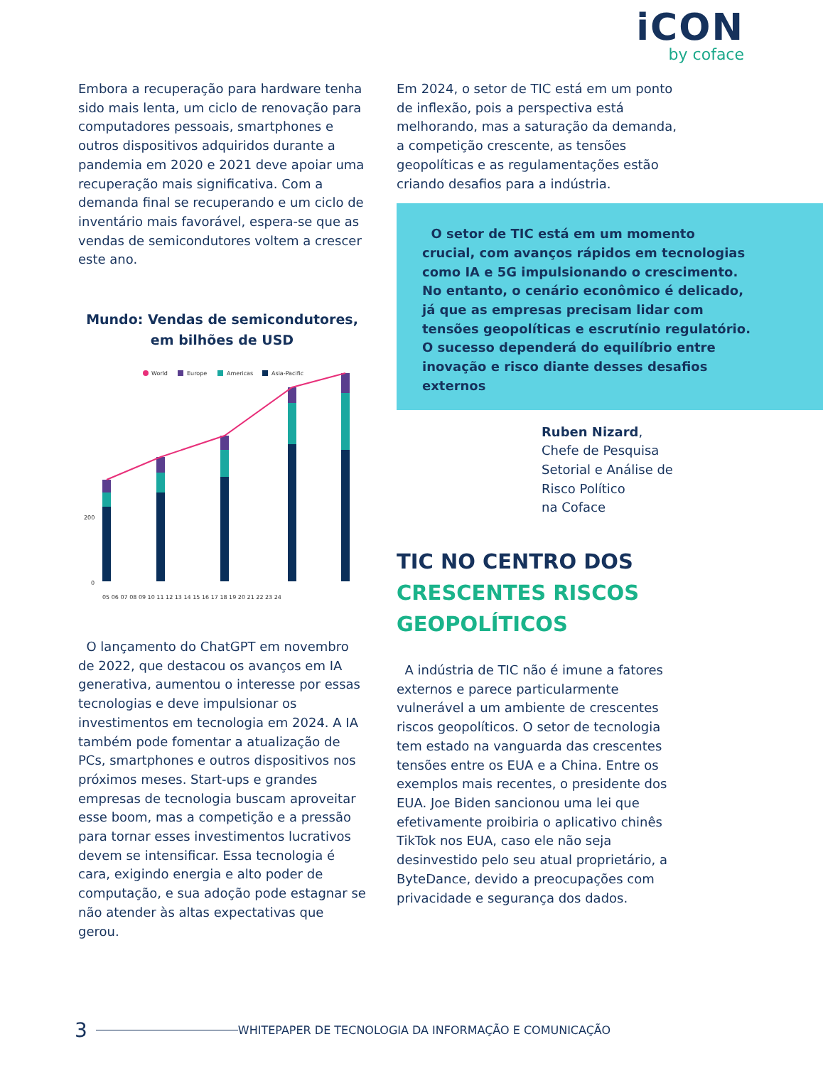iCON
by coface
Embora a recuperação para hardware tenha sido mais lenta, um ciclo de renovação para computadores pessoais, smartphones e outros dispositivos adquiridos durante a pandemia em 2020 e 2021 deve apoiar uma recuperação mais significativa. Com a demanda final se recuperando e um ciclo de inventário mais favorável, espera-se que as vendas de semicondutores voltem a crescer este ano.
Mundo: Vendas de semicondutores, em bilhões de USD
World
Europe
Americas
Asia-Pacific
200
0
05 06 07 08 09 10 11 12 13 14 15 16 17 18 19 20 21 22 23 24
O lançamento do ChatGPT em novembro de 2022, que destacou os avanços em IA generativa, aumentou o interesse por essas tecnologias e deve impulsionar os investimentos em tecnologia em 2024. A IA também pode fomentar a atualização de PCs, smartphones e outros dispositivos nos próximos meses. Start-ups e grandes empresas de tecnologia buscam aproveitar esse boom, mas a competição e a pressão para tornar esses investimentos lucrativos devem se intensificar. Essa tecnologia é cara, exigindo energia e alto poder de computação, e sua adoção pode estagnar se não atender às altas expectativas que gerou.
Em 2024, o setor de TIC está em um ponto de inflexão, pois a perspectiva está melhorando, mas a saturação da demanda, a competição crescente, as tensões geopolíticas e as regulamentações estão criando desafios para a indústria.
O setor de TIC está em um momento crucial, com avanços rápidos em tecnologias como IA e 5G impulsionando o crescimento. No entanto, o cenário econômico é delicado, já que as empresas precisam lidar com tensões geopolíticas e escrutínio regulatório. O sucesso dependerá do equilíbrio entre inovação e risco diante desses desafios externos
Ruben Nizard,
Chefe de Pesquisa Setorial e Análise de Risco Político
na Coface
TIC NO CENTRO DOS
CRESCENTES RISCOS GEOPOLÍTICOS
A indústria de TIC não é imune a fatores externos e parece particularmente vulnerável a um ambiente de crescentes riscos geopolíticos. O setor de tecnologia tem estado na vanguarda das crescentes tensões entre os EUA e a China. Entre os exemplos mais recentes, o presidente dos EUA. Joe Biden sancionou uma lei que efetivamente proibiria o aplicativo chinês TikTok nos EUA, caso ele não seja desinvestido pelo seu atual proprietário, a ByteDance, devido a preocupações com privacidade e segurança dos dados.
3 WHITEPAPER DE TECNOLOGIA DA INFORMAÇÃO E COMUNICAÇÃO